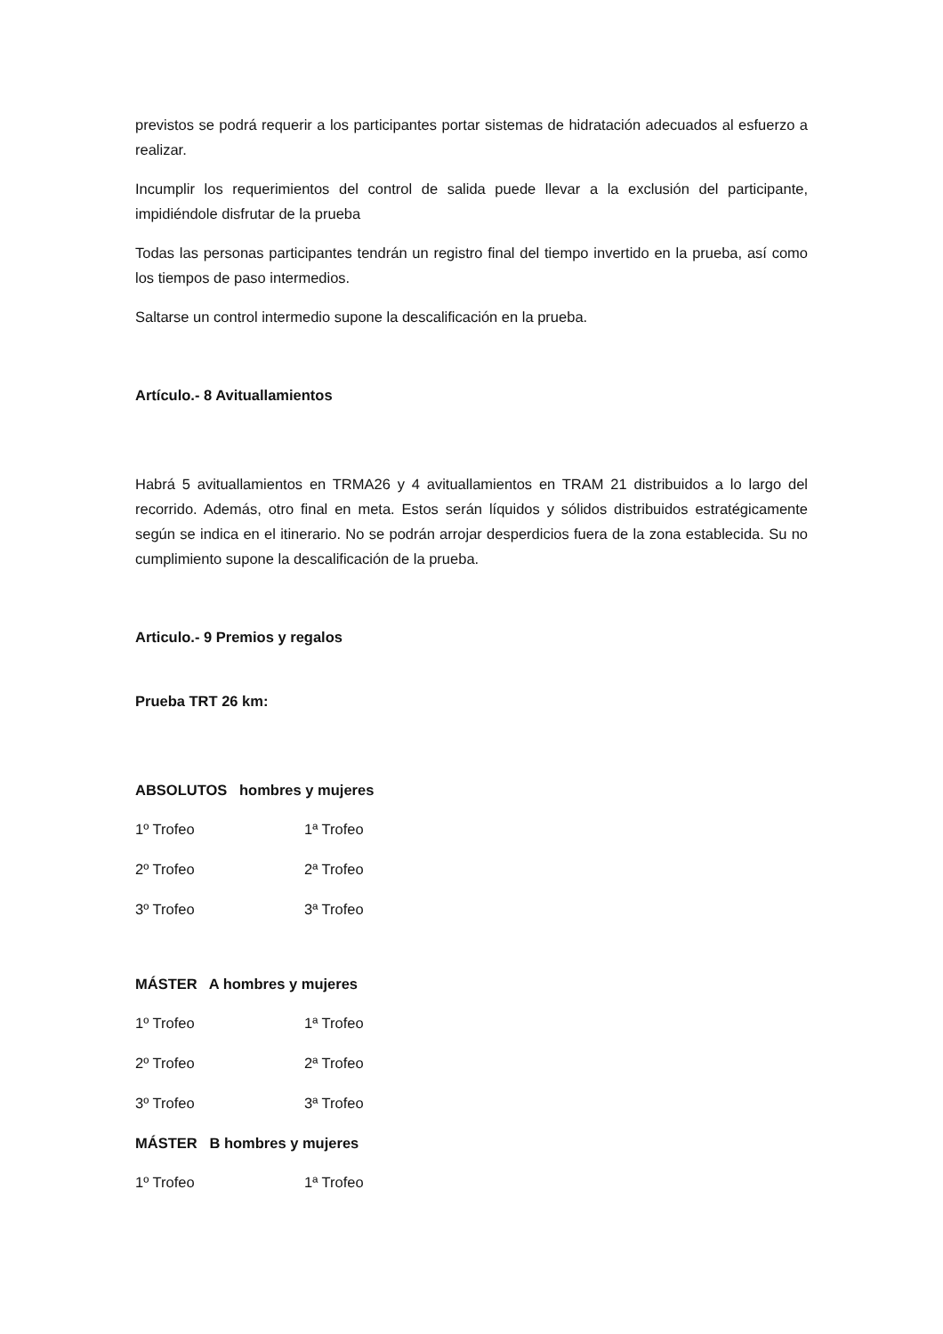previstos se podrá requerir a los participantes portar sistemas de hidratación adecuados al esfuerzo a realizar.
Incumplir los requerimientos del control de salida puede llevar a la exclusión del participante, impidiéndole disfrutar de la prueba
Todas las personas participantes tendrán un registro final del tiempo invertido en la prueba, así como los tiempos de paso intermedios.
Saltarse un control intermedio supone la descalificación en la prueba.
Artículo.- 8 Avituallamientos
Habrá 5 avituallamientos en TRMA26 y 4 avituallamientos en TRAM 21 distribuidos a lo largo del recorrido. Además, otro final en meta. Estos serán líquidos y sólidos distribuidos estratégicamente según se indica en el itinerario. No se podrán arrojar desperdicios fuera de la zona establecida. Su no cumplimiento supone la descalificación de la prueba.
Articulo.- 9 Premios y regalos
Prueba TRT 26 km:
ABSOLUTOS hombres y mujeres
1º Trofeo 1ª Trofeo
2º Trofeo 2ª Trofeo
3º Trofeo 3ª Trofeo
MÁSTER A hombres y mujeres
1º Trofeo 1ª Trofeo
2º Trofeo 2ª Trofeo
3º Trofeo 3ª Trofeo
MÁSTER B hombres y mujeres
1º Trofeo 1ª Trofeo